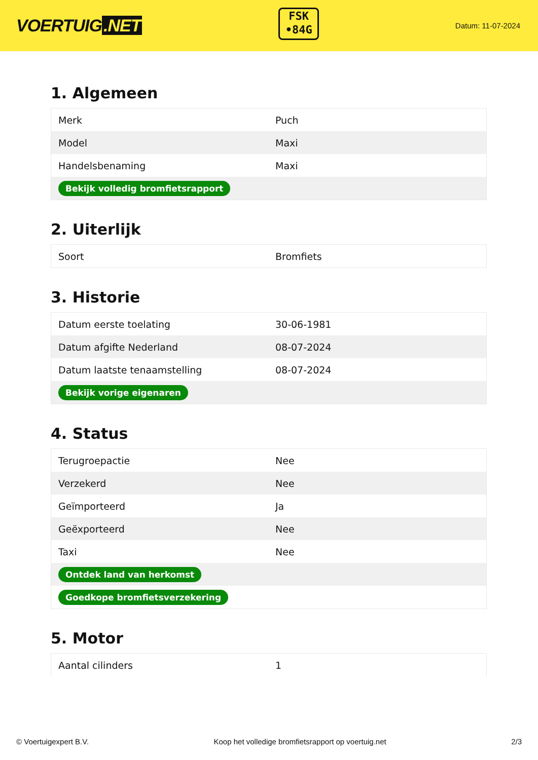VOERTUIG.NET
FSK
•84G
Datum: 11-07-2024
1. Algemeen
| Merk | Puch |
| Model | Maxi |
| Handelsbenaming | Maxi |
| Bekijk volledig bromfietsrapport | |
2. Uiterlijk
| Soort | Bromfiets |
3. Historie
| Datum eerste toelating | 30-06-1981 |
| Datum afgifte Nederland | 08-07-2024 |
| Datum laatste tenaamstelling | 08-07-2024 |
| Bekijk vorige eigenaren | |
4. Status
| Terugroepactie | Nee |
| Verzekerd | Nee |
| Geïmporteerd | Ja |
| Geëxporteerd | Nee |
| Taxi | Nee |
| Ontdek land van herkomst | |
| Goedkope bromfietsverzekering | |
5. Motor
| Aantal cilinders | 1 |
© Voertuigexpert B.V. Koop het volledige bromfietsrapport op voertuig.net 2/3